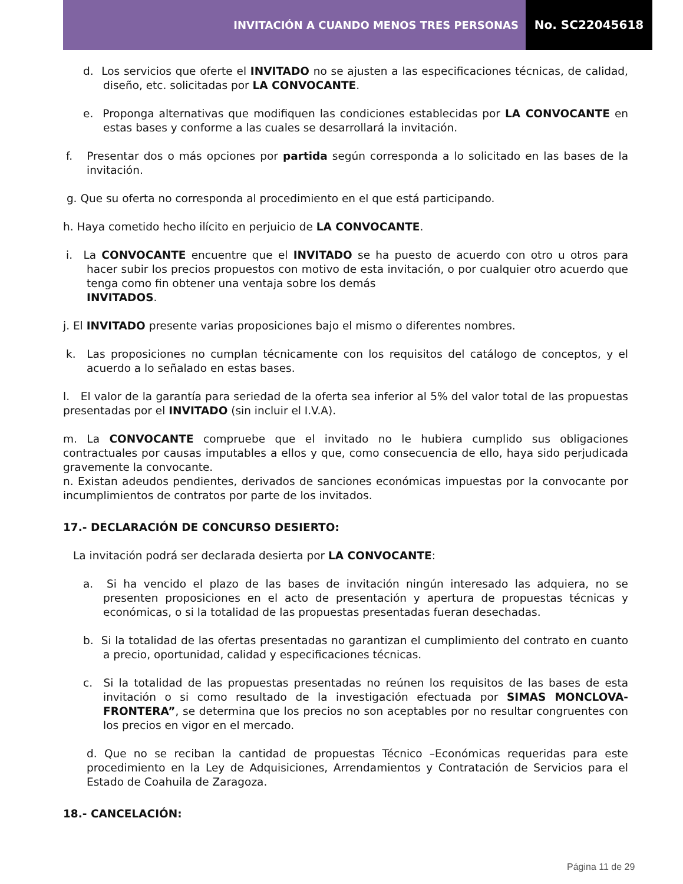INVITACIÓN A CUANDO MENOS TRES PERSONAS
No. SC22045618
d. Los servicios que oferte el INVITADO no se ajusten a las especificaciones técnicas, de calidad, diseño, etc. solicitadas por LA CONVOCANTE.
e. Proponga alternativas que modifiquen las condiciones establecidas por LA CONVOCANTE en estas bases y conforme a las cuales se desarrollará la invitación.
f. Presentar dos o más opciones por partida según corresponda a lo solicitado en las bases de la invitación.
g. Que su oferta no corresponda al procedimiento en el que está participando.
h. Haya cometido hecho ilícito en perjuicio de LA CONVOCANTE.
i. La CONVOCANTE encuentre que el INVITADO se ha puesto de acuerdo con otro u otros para hacer subir los precios propuestos con motivo de esta invitación, o por cualquier otro acuerdo que tenga como fin obtener una ventaja sobre los demás
INVITADOS.
j. El INVITADO presente varias proposiciones bajo el mismo o diferentes nombres.
k. Las proposiciones no cumplan técnicamente con los requisitos del catálogo de conceptos, y el acuerdo a lo señalado en estas bases.
l. El valor de la garantía para seriedad de la oferta sea inferior al 5% del valor total de las propuestas presentadas por el INVITADO (sin incluir el I.V.A).
m. La CONVOCANTE compruebe que el invitado no le hubiera cumplido sus obligaciones contractuales por causas imputables a ellos y que, como consecuencia de ello, haya sido perjudicada gravemente la convocante.
n. Existan adeudos pendientes, derivados de sanciones económicas impuestas por la convocante por incumplimientos de contratos por parte de los invitados.
17.- DECLARACIÓN DE CONCURSO DESIERTO:
La invitación podrá ser declarada desierta por LA CONVOCANTE:
a. Si ha vencido el plazo de las bases de invitación ningún interesado las adquiera, no se presenten proposiciones en el acto de presentación y apertura de propuestas técnicas y económicas, o si la totalidad de las propuestas presentadas fueran desechadas.
b. Si la totalidad de las ofertas presentadas no garantizan el cumplimiento del contrato en cuanto a precio, oportunidad, calidad y especificaciones técnicas.
c. Si la totalidad de las propuestas presentadas no reúnen los requisitos de las bases de esta invitación o si como resultado de la investigación efectuada por SIMAS MONCLOVA-FRONTERA”, se determina que los precios no son aceptables por no resultar congruentes con los precios en vigor en el mercado.
d. Que no se reciban la cantidad de propuestas Técnico –Económicas requeridas para este procedimiento en la Ley de Adquisiciones, Arrendamientos y Contratación de Servicios para el Estado de Coahuila de Zaragoza.
18.- CANCELACIÓN:
Página 11 de 29